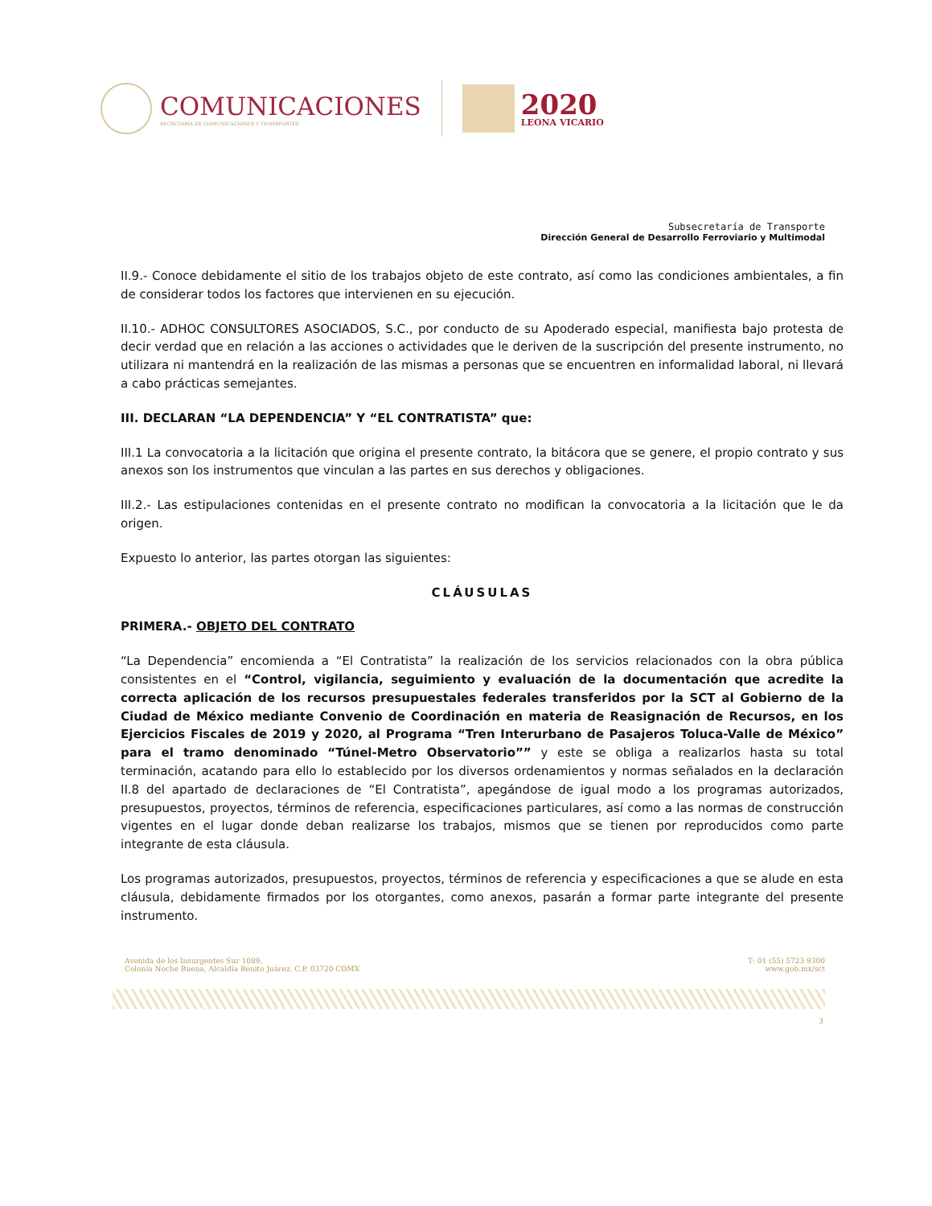COMUNICACIONES
SECRETARÍA DE COMUNICACIONES Y TRANSPORTES
2020
LEONA VICARIO
Subsecretaría de Transporte
Dirección General de Desarrollo Ferroviario y Multimodal
II.9.- Conoce debidamente el sitio de los trabajos objeto de este contrato, así como las condiciones ambientales, a fin de considerar todos los factores que intervienen en su ejecución.
II.10.- ADHOC CONSULTORES ASOCIADOS, S.C., por conducto de su Apoderado especial, manifiesta bajo protesta de decir verdad que en relación a las acciones o actividades que le deriven de la suscripción del presente instrumento, no utilizara ni mantendrá en la realización de las mismas a personas que se encuentren en informalidad laboral, ni llevará a cabo prácticas semejantes.
III. DECLARAN “LA DEPENDENCIA” Y “EL CONTRATISTA” que:
III.1 La convocatoria a la licitación que origina el presente contrato, la bitácora que se genere, el propio contrato y sus anexos son los instrumentos que vinculan a las partes en sus derechos y obligaciones.
III.2.- Las estipulaciones contenidas en el presente contrato no modifican la convocatoria a la licitación que le da origen.
Expuesto lo anterior, las partes otorgan las siguientes:
CLÁUSULAS
PRIMERA.- OBJETO DEL CONTRATO
“La Dependencia” encomienda a “El Contratista” la realización de los servicios relacionados con la obra pública consistentes en el “Control, vigilancia, seguimiento y evaluación de la documentación que acredite la correcta aplicación de los recursos presupuestales federales transferidos por la SCT al Gobierno de la Ciudad de México mediante Convenio de Coordinación en materia de Reasignación de Recursos, en los Ejercicios Fiscales de 2019 y 2020, al Programa “Tren Interurbano de Pasajeros Toluca-Valle de México” para el tramo denominado “Túnel-Metro Observatorio”” y este se obliga a realizarlos hasta su total terminación, acatando para ello lo establecido por los diversos ordenamientos y normas señalados en la declaración II.8 del apartado de declaraciones de “El Contratista”, apegándose de igual modo a los programas autorizados, presupuestos, proyectos, términos de referencia, especificaciones particulares, así como a las normas de construcción vigentes en el lugar donde deban realizarse los trabajos, mismos que se tienen por reproducidos como parte integrante de esta cláusula.
Los programas autorizados, presupuestos, proyectos, términos de referencia y especificaciones a que se alude en esta cláusula, debidamente firmados por los otorgantes, como anexos, pasarán a formar parte integrante del presente instrumento.
Avenida de los Insurgentes Sur 1089,
Colonia Noche Buena, Alcaldía Benito Juárez, C.P. 03720 CDMX
T: 01 (55) 5723 9300
www.gob.mx/sct
3